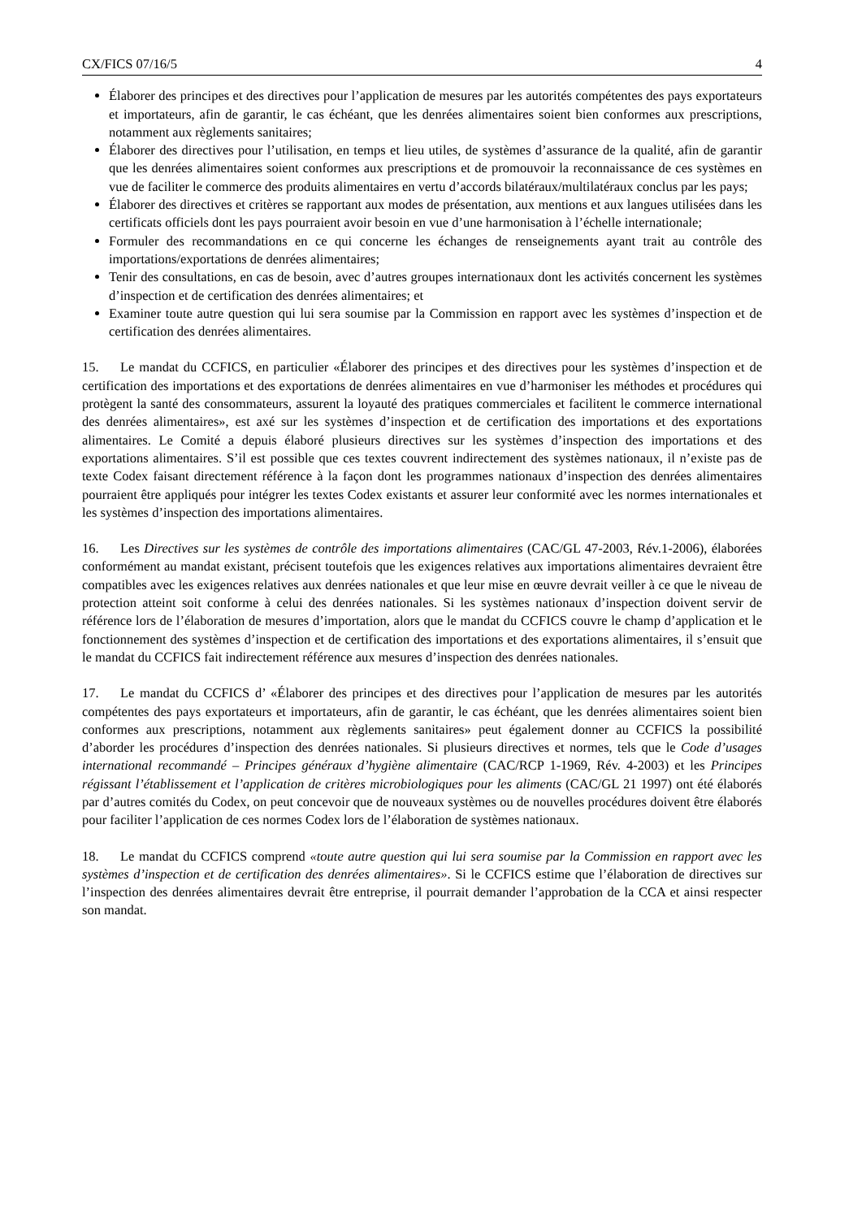CX/FICS 07/16/5 4
Élaborer des principes et des directives pour l’application de mesures par les autorités compétentes des pays exportateurs et importateurs, afin de garantir, le cas échéant, que les denrées alimentaires soient bien conformes aux prescriptions, notamment aux règlements sanitaires;
Élaborer des directives pour l’utilisation, en temps et lieu utiles, de systèmes d’assurance de la qualité, afin de garantir que les denrées alimentaires soient conformes aux prescriptions et de promouvoir la reconnaissance de ces systèmes en vue de faciliter le commerce des produits alimentaires en vertu d’accords bilatéraux/multilatéraux conclus par les pays;
Élaborer des directives et critères se rapportant aux modes de présentation, aux mentions et aux langues utilisées dans les certificats officiels dont les pays pourraient avoir besoin en vue d’une harmonisation à l’échelle internationale;
Formuler des recommandations en ce qui concerne les échanges de renseignements ayant trait au contrôle des importations/exportations de denrées alimentaires;
Tenir des consultations, en cas de besoin, avec d’autres groupes internationaux dont les activités concernent les systèmes d’inspection et de certification des denrées alimentaires; et
Examiner toute autre question qui lui sera soumise par la Commission en rapport avec les systèmes d’inspection et de certification des denrées alimentaires.
15. Le mandat du CCFICS, en particulier «Élaborer des principes et des directives pour les systèmes d’inspection et de certification des importations et des exportations de denrées alimentaires en vue d’harmoniser les méthodes et procédures qui protègent la santé des consommateurs, assurent la loyauté des pratiques commerciales et facilitent le commerce international des denrées alimentaires», est axé sur les systèmes d’inspection et de certification des importations et des exportations alimentaires. Le Comité a depuis élaboré plusieurs directives sur les systèmes d’inspection des importations et des exportations alimentaires. S’il est possible que ces textes couvrent indirectement des systèmes nationaux, il n’existe pas de texte Codex faisant directement référence à la façon dont les programmes nationaux d’inspection des denrées alimentaires pourraient être appliqués pour intégrer les textes Codex existants et assurer leur conformité avec les normes internationales et les systèmes d’inspection des importations alimentaires.
16. Les Directives sur les systèmes de contrôle des importations alimentaires (CAC/GL 47-2003, Rév.1-2006), élaborées conformément au mandat existant, précisent toutefois que les exigences relatives aux importations alimentaires devraient être compatibles avec les exigences relatives aux denrées nationales et que leur mise en œuvre devrait veiller à ce que le niveau de protection atteint soit conforme à celui des denrées nationales. Si les systèmes nationaux d’inspection doivent servir de référence lors de l’élaboration de mesures d’importation, alors que le mandat du CCFICS couvre le champ d’application et le fonctionnement des systèmes d’inspection et de certification des importations et des exportations alimentaires, il s’ensuit que le mandat du CCFICS fait indirectement référence aux mesures d’inspection des denrées nationales.
17. Le mandat du CCFICS d’ «Élaborer des principes et des directives pour l’application de mesures par les autorités compétentes des pays exportateurs et importateurs, afin de garantir, le cas échéant, que les denrées alimentaires soient bien conformes aux prescriptions, notamment aux règlements sanitaires» peut également donner au CCFICS la possibilité d’aborder les procédures d’inspection des denrées nationales. Si plusieurs directives et normes, tels que le Code d’usages international recommandé – Principes généraux d’hygiène alimentaire (CAC/RCP 1-1969, Rév. 4-2003) et les Principes régissant l’établissement et l’application de critères microbiologiques pour les aliments (CAC/GL 21 1997) ont été élaborés par d’autres comités du Codex, on peut concevoir que de nouveaux systèmes ou de nouvelles procédures doivent être élaborés pour faciliter l’application de ces normes Codex lors de l’élaboration de systèmes nationaux.
18. Le mandat du CCFICS comprend «toute autre question qui lui sera soumise par la Commission en rapport avec les systèmes d’inspection et de certification des denrées alimentaires». Si le CCFICS estime que l’élaboration de directives sur l’inspection des denrées alimentaires devrait être entreprise, il pourrait demander l’approbation de la CCA et ainsi respecter son mandat.